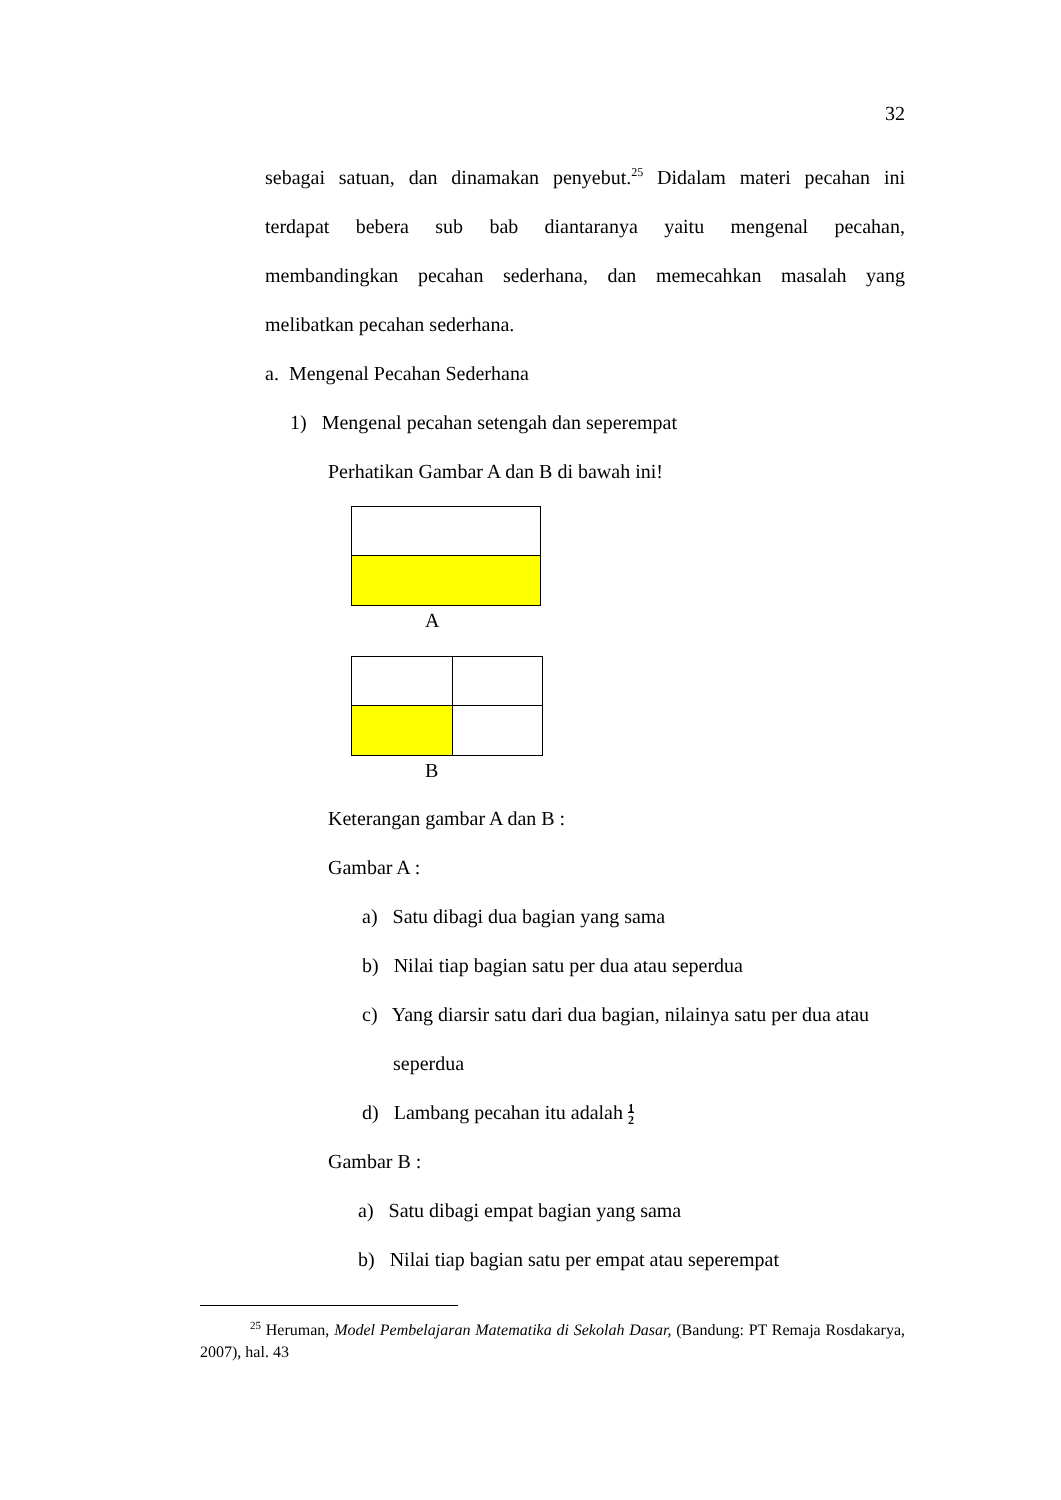32
sebagai satuan, dan dinamakan penyebut.<sup>25</sup> Didalam materi pecahan ini
terdapat bebera sub bab diantaranya yaitu mengenal pecahan,
membandingkan pecahan sederhana, dan memecahkan masalah yang
melibatkan pecahan sederhana.
a. Mengenal Pecahan Sederhana
1) Mengenal pecahan setengah dan seperempat
Perhatikan Gambar A dan B di bawah ini!
A
B
Keterangan gambar A dan B :
Gambar A :
a) Satu dibagi dua bagian yang sama
b) Nilai tiap bagian satu per dua atau seperdua
c) Yang diarsir satu dari dua bagian, nilainya satu per dua atau
seperdua
d) Lambang pecahan itu adalah 1
2
Gambar B :
a) Satu dibagi empat bagian yang sama
b) Nilai tiap bagian satu per empat atau seperempat
<sup>25</sup> Heruman, Model Pembelajaran Matematika di Sekolah Dasar, (Bandung: PT Remaja Rosdakarya, 2007), hal. 43